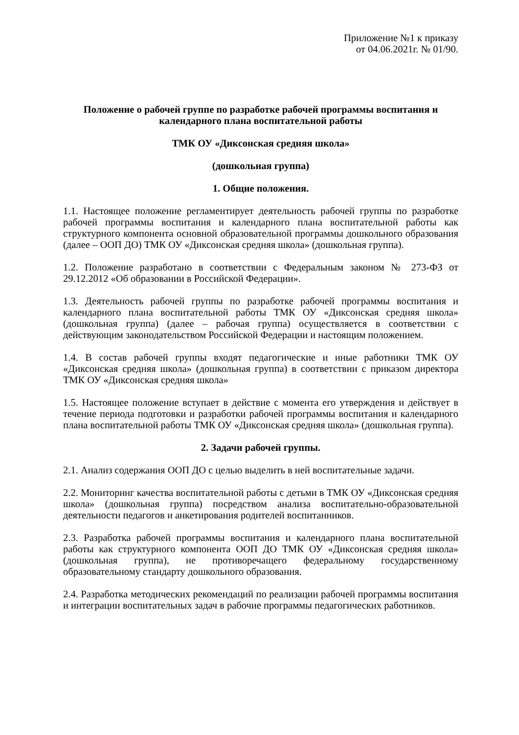Приложение №1 к приказу
от 04.06.2021г. № 01/90.
Положение о рабочей группе по разработке рабочей программы воспитания и календарного плана воспитательной работы
ТМК ОУ «Диксонская средняя школа»
(дошкольная группа)
1. Общие положения.
1.1. Настоящее положение регламентирует деятельность рабочей группы по разработке рабочей программы воспитания и календарного плана воспитательной работы как структурного компонента основной образовательной программы дошкольного образования (далее – ООП ДО) ТМК ОУ «Диксонская средняя школа» (дошкольная группа).
1.2. Положение разработано в соответствии с Федеральным законом № 273-ФЗ от 29.12.2012 «Об образовании в Российской Федерации».
1.3. Деятельность рабочей группы по разработке рабочей программы воспитания и календарного плана воспитательной работы ТМК ОУ «Диксонская средняя школа» (дошкольная группа) (далее – рабочая группа) осуществляется в соответствии с действующим законодательством Российской Федерации и настоящим положением.
1.4. В состав рабочей группы входят педагогические и иные работники ТМК ОУ «Диксонская средняя школа» (дошкольная группа) в соответствии с приказом директора ТМК ОУ «Диксонская средняя школа»
1.5. Настоящее положение вступает в действие с момента его утверждения и действует в течение периода подготовки и разработки рабочей программы воспитания и календарного плана воспитательной работы ТМК ОУ «Диксонская средняя школа» (дошкольная группа).
2. Задачи рабочей группы.
2.1. Анализ содержания ООП ДО с целью выделить в ней воспитательные задачи.
2.2. Мониторинг качества воспитательной работы с детьми в ТМК ОУ «Диксонская средняя школа» (дошкольная группа) посредством анализа воспитательно-образовательной деятельности педагогов и анкетирования родителей воспитанников.
2.3. Разработка рабочей программы воспитания и календарного плана воспитательной работы как структурного компонента ООП ДО ТМК ОУ «Диксонская средняя школа» (дошкольная группа), не противоречащего федеральному государственному образовательному стандарту дошкольного образования.
2.4. Разработка методических рекомендаций по реализации рабочей программы воспитания и интеграции воспитательных задач в рабочие программы педагогических работников.